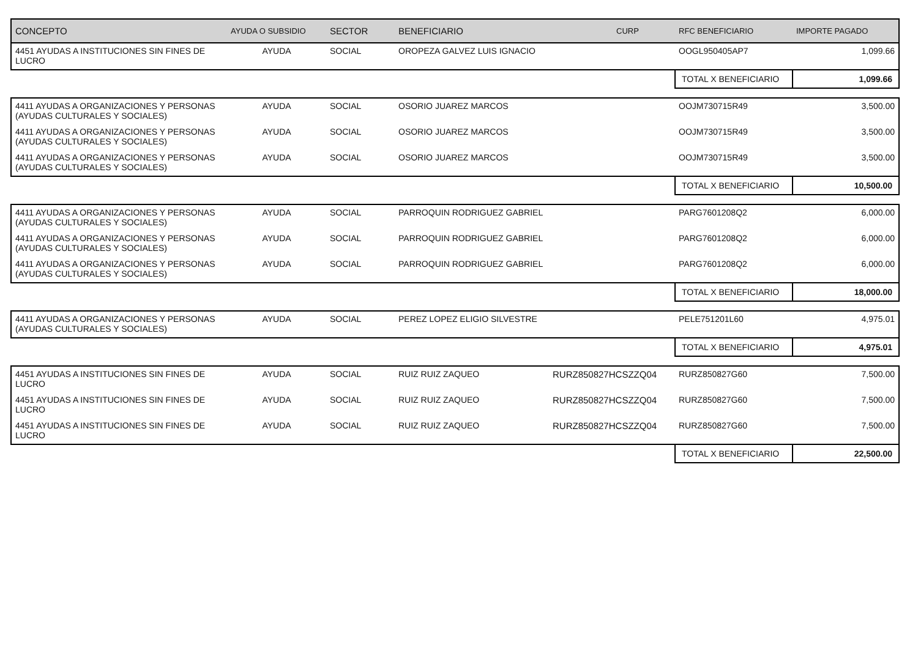| CONCEPTO | AYUDA O SUBSIDIO | SECTOR | BENEFICIARIO | CURP | RFC BENEFICIARIO | IMPORTE PAGADO |
| --- | --- | --- | --- | --- | --- | --- |
| 4451 AYUDAS A INSTITUCIONES SIN FINES DE LUCRO | AYUDA | SOCIAL | OROPEZA GALVEZ LUIS IGNACIO | | OOGL950405AP7 | 1,099.66 |
| | | | | | TOTAL X BENEFICIARIO | 1,099.66 |
| 4411 AYUDAS A ORGANIZACIONES Y PERSONAS (AYUDAS CULTURALES Y SOCIALES) | AYUDA | SOCIAL | OSORIO JUAREZ MARCOS | | OOJM730715R49 | 3,500.00 |
| 4411 AYUDAS A ORGANIZACIONES Y PERSONAS (AYUDAS CULTURALES Y SOCIALES) | AYUDA | SOCIAL | OSORIO JUAREZ MARCOS | | OOJM730715R49 | 3,500.00 |
| 4411 AYUDAS A ORGANIZACIONES Y PERSONAS (AYUDAS CULTURALES Y SOCIALES) | AYUDA | SOCIAL | OSORIO JUAREZ MARCOS | | OOJM730715R49 | 3,500.00 |
| | | | | | TOTAL X BENEFICIARIO | 10,500.00 |
| 4411 AYUDAS A ORGANIZACIONES Y PERSONAS (AYUDAS CULTURALES Y SOCIALES) | AYUDA | SOCIAL | PARROQUIN RODRIGUEZ GABRIEL | | PARG7601208Q2 | 6,000.00 |
| 4411 AYUDAS A ORGANIZACIONES Y PERSONAS (AYUDAS CULTURALES Y SOCIALES) | AYUDA | SOCIAL | PARROQUIN RODRIGUEZ GABRIEL | | PARG7601208Q2 | 6,000.00 |
| 4411 AYUDAS A ORGANIZACIONES Y PERSONAS (AYUDAS CULTURALES Y SOCIALES) | AYUDA | SOCIAL | PARROQUIN RODRIGUEZ GABRIEL | | PARG7601208Q2 | 6,000.00 |
| | | | | | TOTAL X BENEFICIARIO | 18,000.00 |
| 4411 AYUDAS A ORGANIZACIONES Y PERSONAS (AYUDAS CULTURALES Y SOCIALES) | AYUDA | SOCIAL | PEREZ LOPEZ ELIGIO SILVESTRE | | PELE751201L60 | 4,975.01 |
| | | | | | TOTAL X BENEFICIARIO | 4,975.01 |
| 4451 AYUDAS A INSTITUCIONES SIN FINES DE LUCRO | AYUDA | SOCIAL | RUIZ RUIZ ZAQUEO | RURZ850827HCSZZQ04 | RURZ850827G60 | 7,500.00 |
| 4451 AYUDAS A INSTITUCIONES SIN FINES DE LUCRO | AYUDA | SOCIAL | RUIZ RUIZ ZAQUEO | RURZ850827HCSZZQ04 | RURZ850827G60 | 7,500.00 |
| 4451 AYUDAS A INSTITUCIONES SIN FINES DE LUCRO | AYUDA | SOCIAL | RUIZ RUIZ ZAQUEO | RURZ850827HCSZZQ04 | RURZ850827G60 | 7,500.00 |
| | | | | | TOTAL X BENEFICIARIO | 22,500.00 |